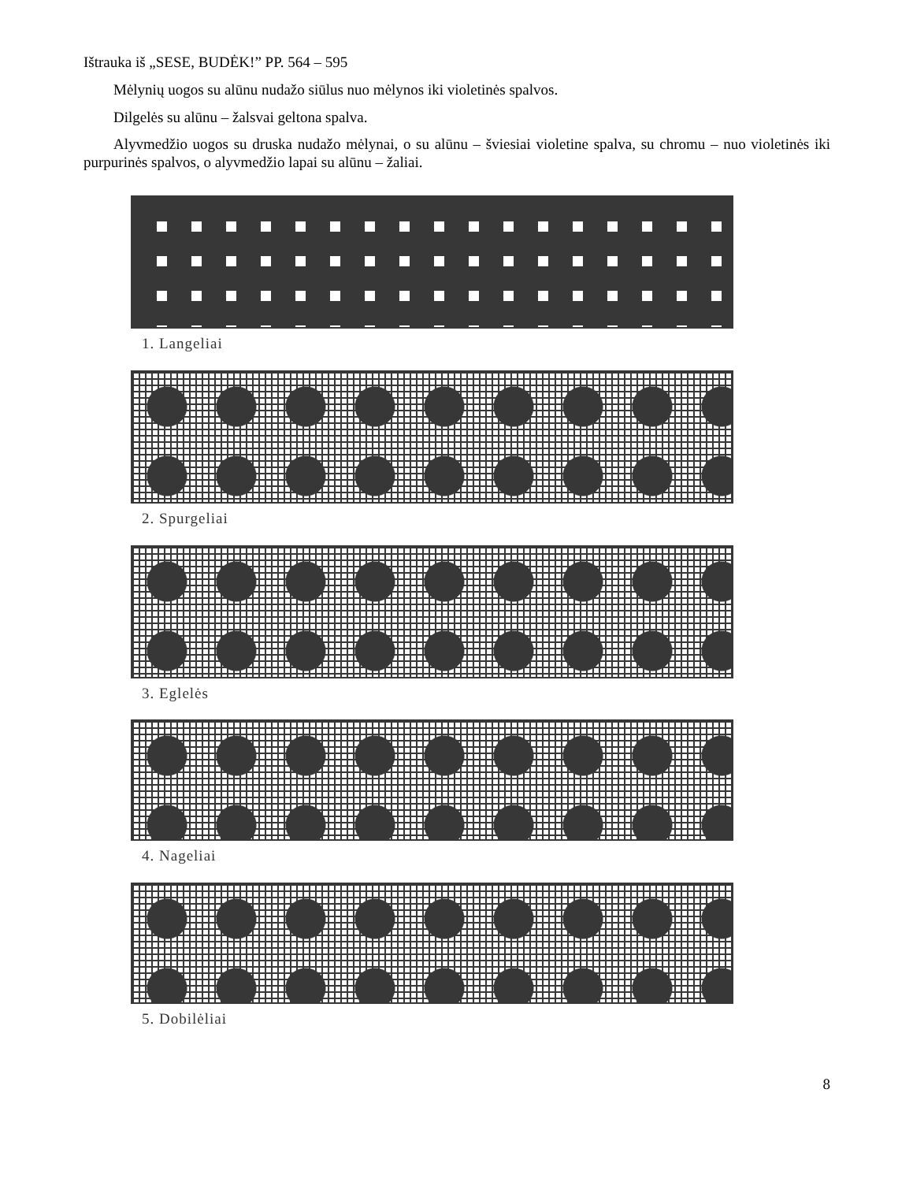Ištrauka iš „SESE, BUDĖK!” PP. 564 – 595
Mėlynių uogos su alūnu nudažo siūlus nuo mėlynos iki violetinės spalvos.
Dilgelės su alūnu – žalsvai geltona spalva.
Alyvmedžio uogos su druska nudažo mėlynai, o su alūnu – šviesiai violetine spalva, su chromu – nuo violetinės iki purpurinės spalvos, o alyvmedžio lapai su alūnu – žaliai.
1. Langeliai
2. Spurgeliai
3. Eglelės
4. Nageliai
5. Dobilėliai
8